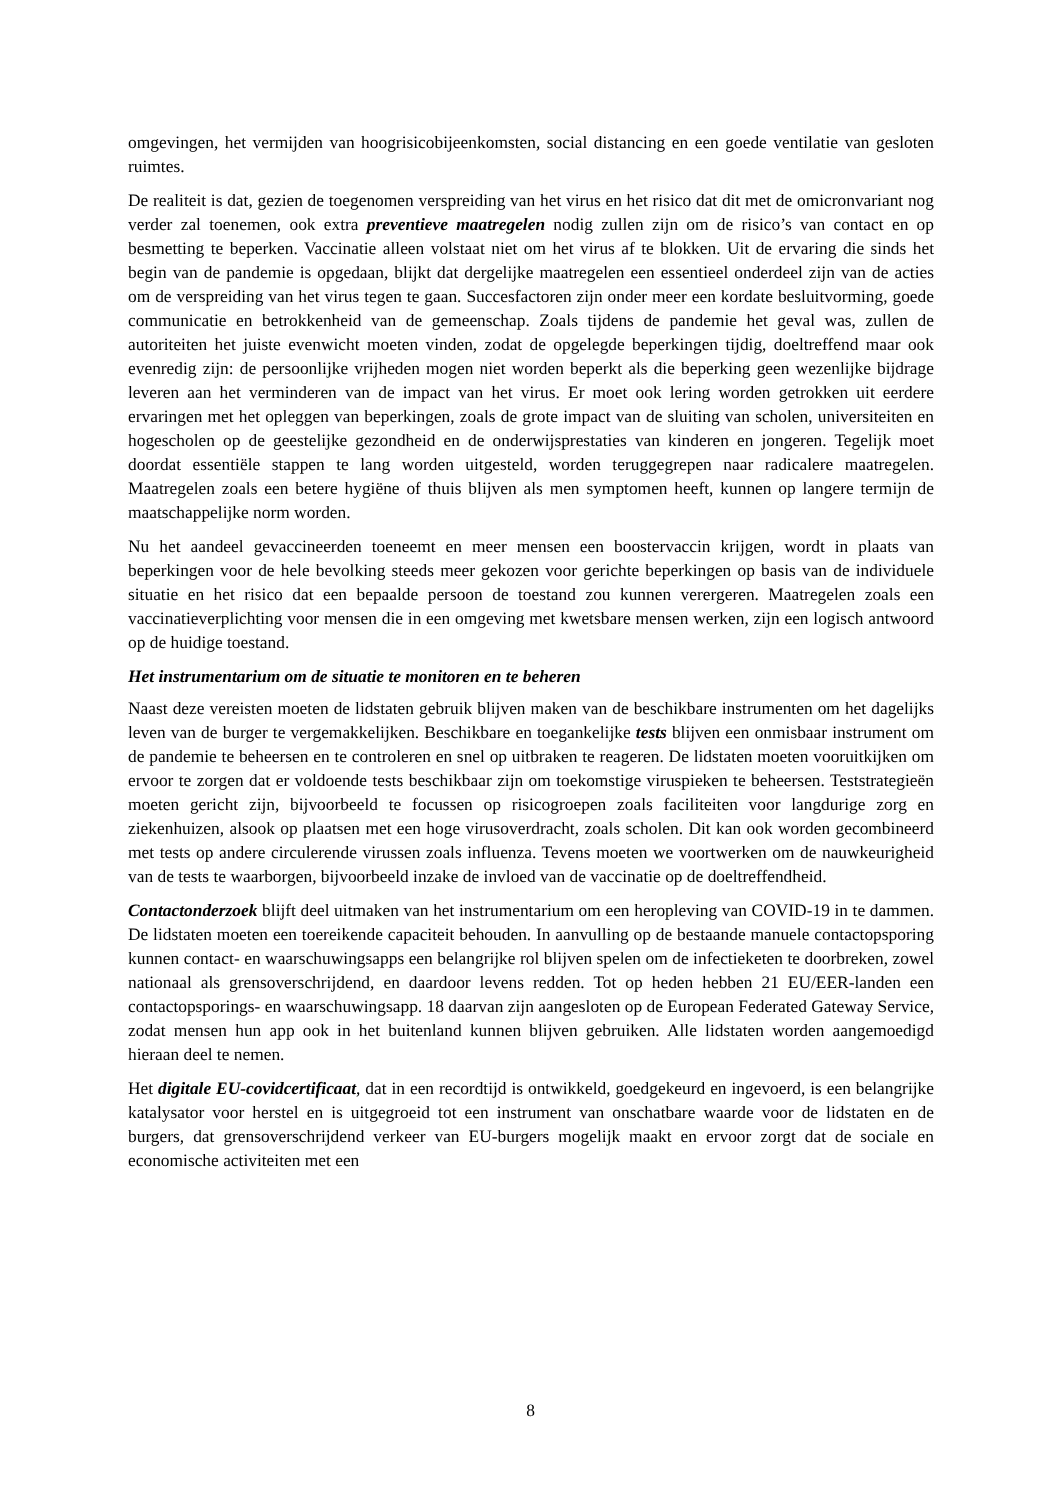omgevingen, het vermijden van hoogrisicobijeenkomsten, social distancing en een goede ventilatie van gesloten ruimtes.
De realiteit is dat, gezien de toegenomen verspreiding van het virus en het risico dat dit met de omicronvariant nog verder zal toenemen, ook extra preventieve maatregelen nodig zullen zijn om de risico’s van contact en op besmetting te beperken. Vaccinatie alleen volstaat niet om het virus af te blokken. Uit de ervaring die sinds het begin van de pandemie is opgedaan, blijkt dat dergelijke maatregelen een essentieel onderdeel zijn van de acties om de verspreiding van het virus tegen te gaan. Succesfactoren zijn onder meer een kordate besluitvorming, goede communicatie en betrokkenheid van de gemeenschap. Zoals tijdens de pandemie het geval was, zullen de autoriteiten het juiste evenwicht moeten vinden, zodat de opgelegde beperkingen tijdig, doeltreffend maar ook evenredig zijn: de persoonlijke vrijheden mogen niet worden beperkt als die beperking geen wezenlijke bijdrage leveren aan het verminderen van de impact van het virus. Er moet ook lering worden getrokken uit eerdere ervaringen met het opleggen van beperkingen, zoals de grote impact van de sluiting van scholen, universiteiten en hogescholen op de geestelijke gezondheid en de onderwijsprestaties van kinderen en jongeren. Tegelijk moet doordat essentiële stappen te lang worden uitgesteld, worden teruggegrepen naar radicalere maatregelen. Maatregelen zoals een betere hygiëne of thuis blijven als men symptomen heeft, kunnen op langere termijn de maatschappelijke norm worden.
Nu het aandeel gevaccineerden toeneemt en meer mensen een boostervaccin krijgen, wordt in plaats van beperkingen voor de hele bevolking steeds meer gekozen voor gerichte beperkingen op basis van de individuele situatie en het risico dat een bepaalde persoon de toestand zou kunnen verergeren. Maatregelen zoals een vaccinatieverplichting voor mensen die in een omgeving met kwetsbare mensen werken, zijn een logisch antwoord op de huidige toestand.
Het instrumentarium om de situatie te monitoren en te beheren
Naast deze vereisten moeten de lidstaten gebruik blijven maken van de beschikbare instrumenten om het dagelijks leven van de burger te vergemakkelijken. Beschikbare en toegankelijke tests blijven een onmisbaar instrument om de pandemie te beheersen en te controleren en snel op uitbraken te reageren. De lidstaten moeten vooruitkijken om ervoor te zorgen dat er voldoende tests beschikbaar zijn om toekomstige viruspieken te beheersen. Teststrategieën moeten gericht zijn, bijvoorbeeld te focussen op risicogroepen zoals faciliteiten voor langdurige zorg en ziekenhuizen, alsook op plaatsen met een hoge virusoverdracht, zoals scholen. Dit kan ook worden gecombineerd met tests op andere circulerende virussen zoals influenza. Tevens moeten we voortwerken om de nauwkeurigheid van de tests te waarborgen, bijvoorbeeld inzake de invloed van de vaccinatie op de doeltreffendheid.
Contactonderzoek blijft deel uitmaken van het instrumentarium om een heropleving van COVID-19 in te dammen. De lidstaten moeten een toereikende capaciteit behouden. In aanvulling op de bestaande manuele contactopsporing kunnen contact- en waarschuwingsapps een belangrijke rol blijven spelen om de infectieketen te doorbreken, zowel nationaal als grensoverschrijdend, en daardoor levens redden. Tot op heden hebben 21 EU/EER-landen een contactopsporings- en waarschuwingsapp. 18 daarvan zijn aangesloten op de European Federated Gateway Service, zodat mensen hun app ook in het buitenland kunnen blijven gebruiken. Alle lidstaten worden aangemoedigd hieraan deel te nemen.
Het digitale EU-covidcertificaat, dat in een recordtijd is ontwikkeld, goedgekeurd en ingevoerd, is een belangrijke katalysator voor herstel en is uitgegroeid tot een instrument van onschatbare waarde voor de lidstaten en de burgers, dat grensoverschrijdend verkeer van EU-burgers mogelijk maakt en ervoor zorgt dat de sociale en economische activiteiten met een
8